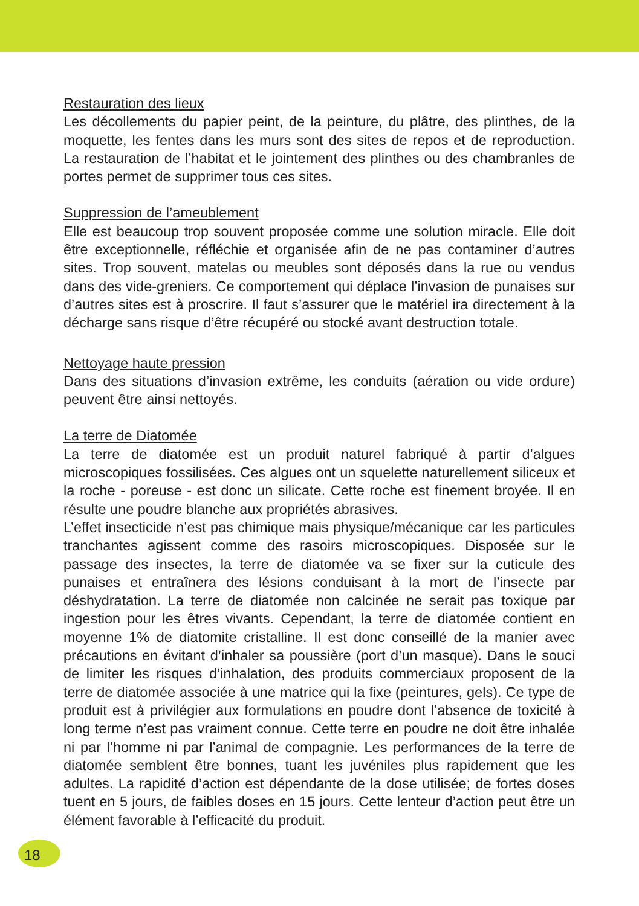Restauration des lieux
Les décollements du papier peint, de la peinture, du plâtre, des plinthes, de la moquette, les fentes dans les murs sont des sites de repos et de reproduction. La restauration de l’habitat et le jointement des plinthes ou des chambranles de portes permet de supprimer tous ces sites.
Suppression de l’ameublement
Elle est beaucoup trop souvent proposée comme une solution miracle. Elle doit être exceptionnelle, réfléchie et organisée afin de ne pas contaminer d’autres sites. Trop souvent, matelas ou meubles sont déposés dans la rue ou vendus dans des vide-greniers. Ce comportement qui déplace l’invasion de punaises sur d’autres sites est à proscrire. Il faut s’assurer que le matériel ira directement à la décharge sans risque d’être récupéré ou stocké avant destruction totale.
Nettoyage haute pression
Dans des situations d’invasion extrême, les conduits (aération ou vide ordure) peuvent être ainsi nettoyés.
La terre de Diatomée
La terre de diatomée est un produit naturel fabriqué à partir d’algues microscopiques fossilisées. Ces algues ont un squelette naturellement siliceux et la roche - poreuse - est donc un silicate. Cette roche est finement broyée. Il en résulte une poudre blanche aux propriétés abrasives.
L’effet insecticide n’est pas chimique mais physique/mécanique car les particules tranchantes agissent comme des rasoirs microscopiques. Disposée sur le passage des insectes, la terre de diatomée va se fixer sur la cuticule des punaises et entraînera des lésions conduisant à la mort de l’insecte par déshydratation. La terre de diatomée non calcinée ne serait pas toxique par ingestion pour les êtres vivants. Cependant, la terre de diatomée contient en moyenne 1% de diatomite cristalline. Il est donc conseillé de la manier avec précautions en évitant d’inhaler sa poussière (port d’un masque). Dans le souci de limiter les risques d’inhalation, des produits commerciaux proposent de la terre de diatomée associée à une matrice qui la fixe (peintures, gels). Ce type de produit est à privilégier aux formulations en poudre dont l’absence de toxicité à long terme n’est pas vraiment connue. Cette terre en poudre ne doit être inhalée ni par l’homme ni par l’animal de compagnie. Les performances de la terre de diatomée semblent être bonnes, tuant les juvéniles plus rapidement que les adultes. La rapidité d’action est dépendante de la dose utilisée; de fortes doses tuent en 5 jours, de faibles doses en 15 jours. Cette lenteur d’action peut être un élément favorable à l’efficacité du produit.
18